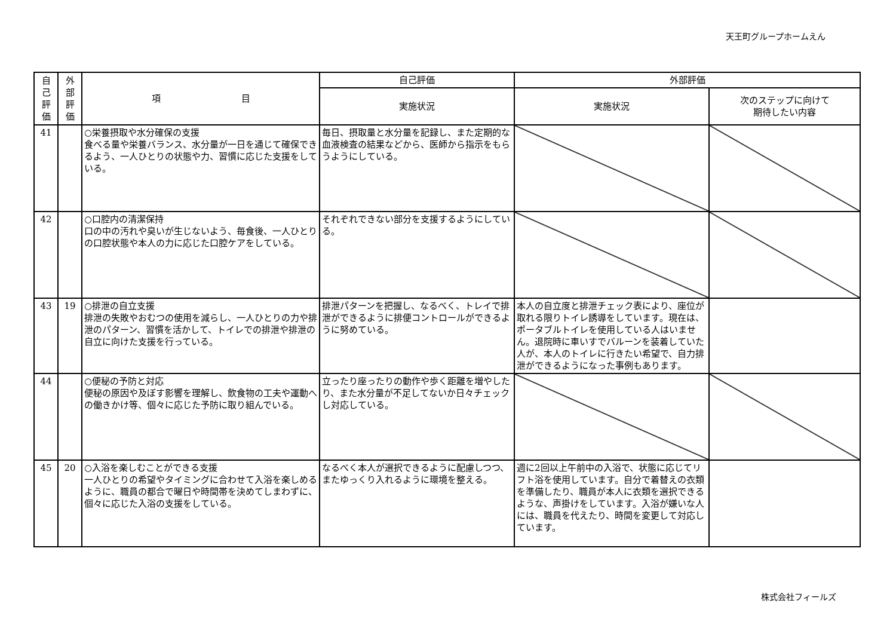天王町グループホームえん
| 自 己 評 価 | 外 部 評 価 | 項 目 | 自己評価 | 外部評価 | |
| --- | --- | --- | --- | --- | --- |
| | | | 実施状況 | 実施状況 | 次のステップに向けて 期待したい内容 |
| 41 | | ○栄養摂取や水分確保の支援 食べる量や栄養バランス、水分量が一日を通じて確保できるよう、一人ひとりの状態や力、習慣に応じた支援をしている。 | 毎日、摂取量と水分量を記録し、また定期的な血液検査の結果などから、医師から指示をもらうようにしている。 | | |
| 42 | | ○口腔内の清潔保持 口の中の汚れや臭いが生じないよう、毎食後、一人ひとりの口腔状態や本人の力に応じた口腔ケアをしている。 | それぞれできない部分を支援するようにしている。 | | |
| 43 | 19 | ○排泄の自立支援 排泄の失敗やおむつの使用を減らし、一人ひとりの力や排泄のパターン、習慣を活かして、トイレでの排泄や排泄の自立に向けた支援を行っている。 | 排泄パターンを把握し、なるべく、トレイで排泄ができるように排便コントロールができるように努めている。 | 本人の自立度と排泄チェック表により、座位が取れる限りトイレ誘導をしています。現在は、ポータブルトイレを使用している人はいません。退院時に車いすでバルーンを装着していた人が、本人のトイレに行きたい希望で、自力排泄ができるようになった事例もあります。 | |
| 44 | | ○便秘の予防と対応 便秘の原因や及ぼす影響を理解し、飲食物の工夫や運動への働きかけ等、個々に応じた予防に取り組んでいる。 | 立ったり座ったりの動作や歩く距離を増やしたり、また水分量が不足してないか日々チェックし対応している。 | | |
| 45 | 20 | ○入浴を楽しむことができる支援 一人ひとりの希望やタイミングに合わせて入浴を楽しめるように、職員の都合で曜日や時間帯を決めてしまわずに、個々に応じた入浴の支援をしている。 | なるべく本人が選択できるように配慮しつつ、またゆっくり入れるように環境を整える。 | 週に2回以上午前中の入浴で、状態に応じてリフト浴を使用しています。自分で着替えの衣類を準備したり、職員が本人に衣類を選択できるような、声掛けをしています。入浴が嫌いな人には、職員を代えたり、時間を変更して対応しています。 | |
株式会社フィールズ